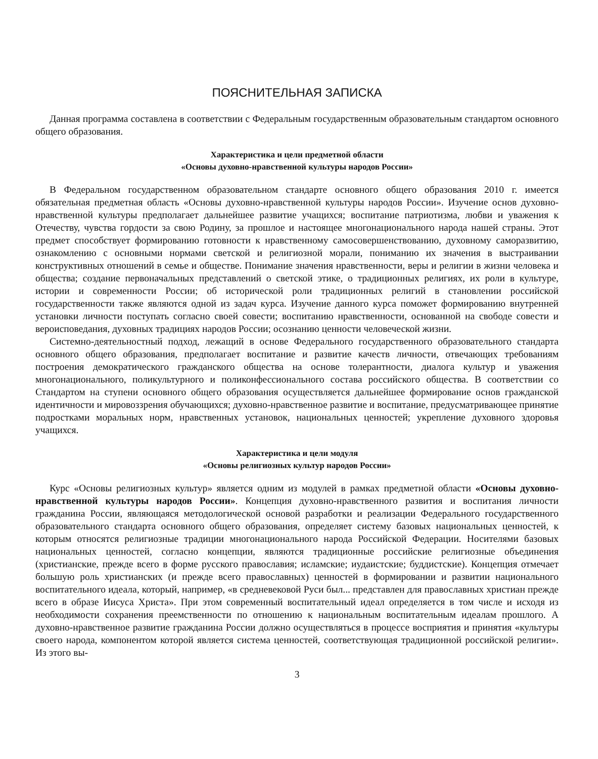ПОЯСНИТЕЛЬНАЯ ЗАПИСКА
Данная программа составлена в соответствии с Федеральным государственным образовательным стандартом основного общего образования.
Характеристика и цели предметной области
«Основы духовно-нравственной культуры народов России»
В Федеральном государственном образовательном стандарте основного общего образования 2010 г. имеется обязательная предметная область «Основы духовно-нравственной культуры народов России». Изучение основ духовно-нравственной культуры предполагает дальнейшее развитие учащихся; воспитание патриотизма, любви и уважения к Отечеству, чувства гордости за свою Родину, за прошлое и настоящее многонационального народа нашей страны. Этот предмет способствует формированию готовности к нравственному самосовершенствованию, духовному саморазвитию, ознакомлению с основными нормами светской и религиозной морали, пониманию их значения в выстраивании конструктивных отношений в семье и обществе. Понимание значения нравственности, веры и религии в жизни человека и общества; создание первоначальных представлений о светской этике, о традиционных религиях, их роли в культуре, истории и современности России; об исторической роли традиционных религий в становлении российской государственности также являются одной из задач курса. Изучение данного курса поможет формированию внутренней установки личности поступать согласно своей совести; воспитанию нравственности, основанной на свободе совести и вероисповедания, духовных традициях народов России; осознанию ценности человеческой жизни.
Системно-деятельностный подход, лежащий в основе Федерального государственного образовательного стандарта основного общего образования, предполагает воспитание и развитие качеств личности, отвечающих требованиям построения демократического гражданского общества на основе толерантности, диалога культур и уважения многонационального, поликультурного и поликонфессионального состава российского общества. В соответствии со Стандартом на ступени основного общего образования осуществляется дальнейшее формирование основ гражданской идентичности и мировоззрения обучающихся; духовно-нравственное развитие и воспитание, предусматривающее принятие подростками моральных норм, нравственных установок, национальных ценностей; укрепление духовного здоровья учащихся.
Характеристика и цели модуля
«Основы религиозных культур народов России»
Курс «Основы религиозных культур» является одним из модулей в рамках предметной области «Основы духовно-нравственной культуры народов России». Концепция духовно-нравственного развития и воспитания личности гражданина России, являющаяся методологической основой разработки и реализации Федерального государственного образовательного стандарта основного общего образования, определяет систему базовых национальных ценностей, к которым относятся религиозные традиции многонационального народа Российской Федерации. Носителями базовых национальных ценностей, согласно концепции, являются традиционные российские религиозные объединения (христианские, прежде всего в форме русского православия; исламские; иудаистские; буддистские). Концепция отмечает большую роль христианских (и прежде всего православных) ценностей в формировании и развитии национального воспитательного идеала, который, например, «в средневековой Руси был... представлен для православных христиан прежде всего в образе Иисуса Христа». При этом современный воспитательный идеал определяется в том числе и исходя из необходимости сохранения преемственности по отношению к национальным воспитательным идеалам прошлого. А духовно-нравственное развитие гражданина России должно осуществляться в процессе восприятия и принятия «культуры своего народа, компонентом которой является система ценностей, соответствующая традиционной российской религии». Из этого вы-
3